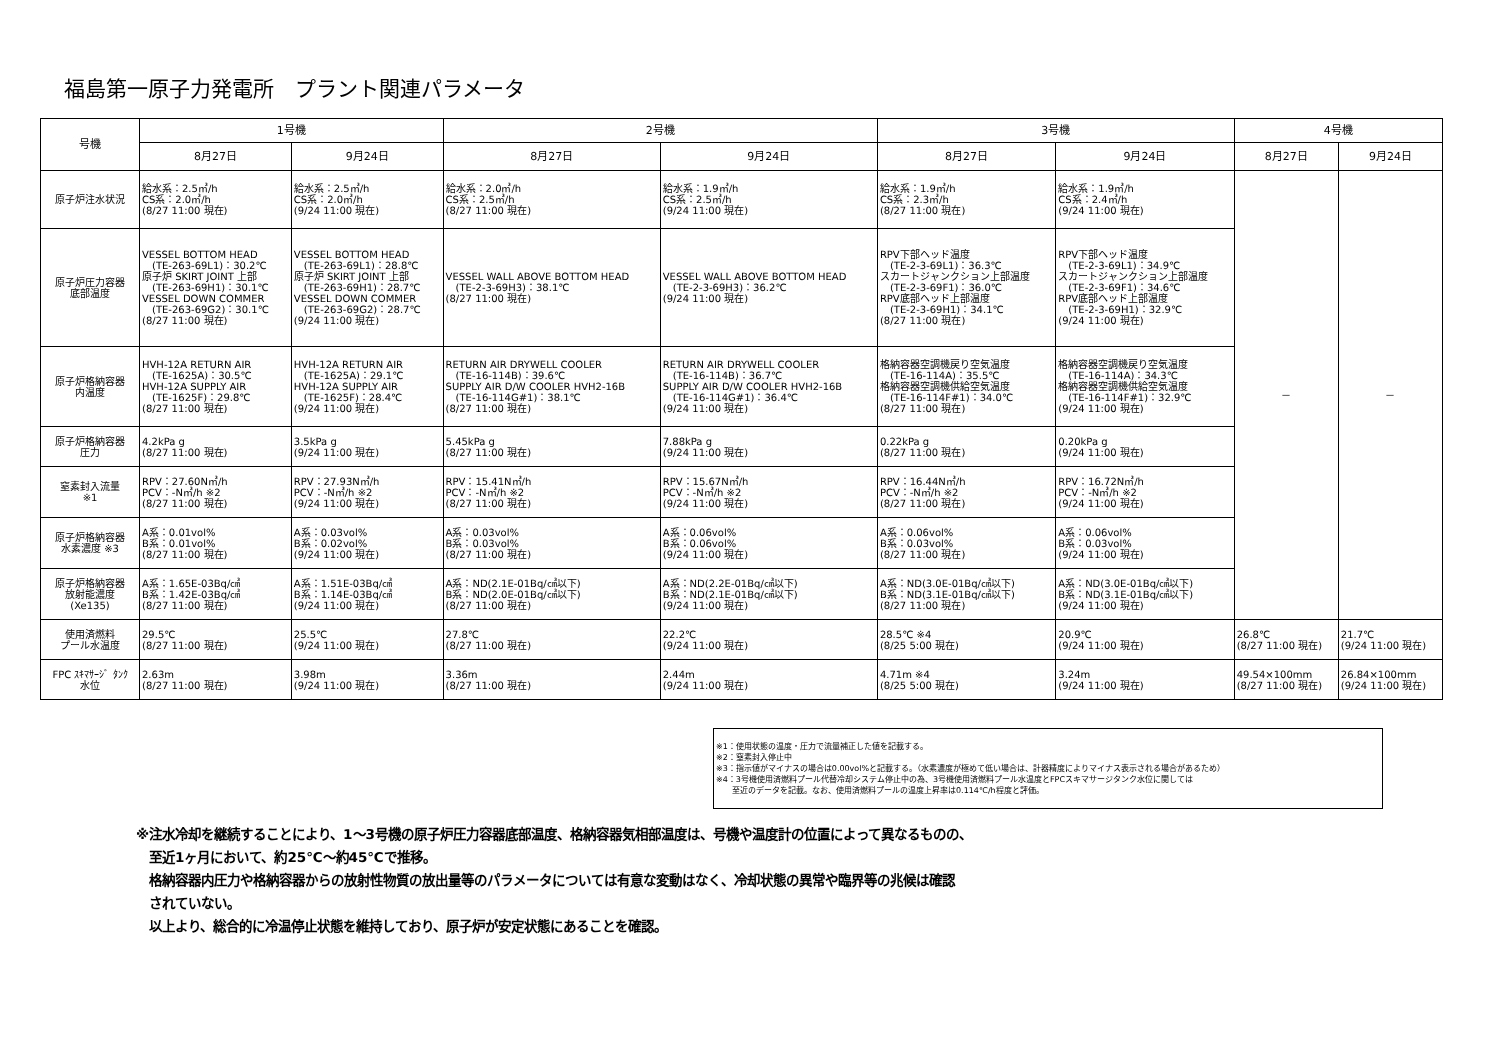福島第一原子力発電所　プラント関連パラメータ
| 号機 | 1号機 | | 2号機 | | 3号機 | | 4号機 | |
| --- | --- | --- | --- | --- | --- | --- | --- | --- |
| | 8月27日 | 9月24日 | 8月27日 | 9月24日 | 8月27日 | 9月24日 | 8月27日 | 9月24日 |
| 原子炉注水状況 | 給水系：2.5㎥/h CS系：2.0㎥/h (8/27 11:00 現在) | 給水系：2.5㎥/h CS系：2.0㎥/h (9/24 11:00 現在) | 給水系：2.0㎥/h CS系：2.5㎥/h (8/27 11:00 現在) | 給水系：1.9㎥/h CS系：2.5㎥/h (9/24 11:00 現在) | 給水系：1.9㎥/h CS系：2.3㎥/h (8/27 11:00 現在) | 給水系：1.9㎥/h CS系：2.4㎥/h (9/24 11:00 現在) | － | － |
| 原子炉圧力容器 底部温度 | VESSEL BOTTOM HEAD (TE-263-69L1)：30.2℃ 原子炉 SKIRT JOINT 上部 (TE-263-69H1)：30.1℃ VESSEL DOWN COMMER (TE-263-69G2)：30.1℃ (8/27 11:00 現在) | VESSEL BOTTOM HEAD (TE-263-69L1)：28.8℃ 原子炉 SKIRT JOINT 上部 (TE-263-69H1)：28.7℃ VESSEL DOWN COMMER (TE-263-69G2)：28.7℃ (9/24 11:00 現在) | VESSEL WALL ABOVE BOTTOM HEAD (TE-2-3-69H3)：38.1℃ (8/27 11:00 現在) | VESSEL WALL ABOVE BOTTOM HEAD (TE-2-3-69H3)：36.2℃ (9/24 11:00 現在) | RPV下部ヘッド温度 (TE-2-3-69L1)：36.3℃ スカートジャンクション上部温度 (TE-2-3-69F1)：36.0℃ RPV底部ヘッド上部温度 (TE-2-3-69H1)：34.1℃ (8/27 11:00 現在) | RPV下部ヘッド温度 (TE-2-3-69L1)：34.9℃ スカートジャンクション上部温度 (TE-2-3-69F1)：34.6℃ RPV底部ヘッド上部温度 (TE-2-3-69H1)：32.9℃ (9/24 11:00 現在) | | |
| 原子炉格納容器 内温度 | HVH-12A RETURN AIR (TE-1625A)：30.5℃ HVH-12A SUPPLY AIR (TE-1625F)：29.8℃ (8/27 11:00 現在) | HVH-12A RETURN AIR (TE-1625A)：29.1℃ HVH-12A SUPPLY AIR (TE-1625F)：28.4℃ (9/24 11:00 現在) | RETURN AIR DRYWELL COOLER (TE-16-114B)：39.6℃ SUPPLY AIR D/W COOLER HVH2-16B (TE-16-114G#1)：38.1℃ (8/27 11:00 現在) | RETURN AIR DRYWELL COOLER (TE-16-114B)：36.7℃ SUPPLY AIR D/W COOLER HVH2-16B (TE-16-114G#1)：36.4℃ (9/24 11:00 現在) | 格納容器空調機戻り空気温度 (TE-16-114A)：35.5℃ 格納容器空調機供給空気温度 (TE-16-114F#1)：34.0℃ (8/27 11:00 現在) | 格納容器空調機戻り空気温度 (TE-16-114A)：34.3℃ 格納容器空調機供給空気温度 (TE-16-114F#1)：32.9℃ (9/24 11:00 現在) | | |
| 原子炉格納容器 圧力 | 4.2kPa g (8/27 11:00 現在) | 3.5kPa g (9/24 11:00 現在) | 5.45kPa g (8/27 11:00 現在) | 7.88kPa g (9/24 11:00 現在) | 0.22kPa g (8/27 11:00 現在) | 0.20kPa g (9/24 11:00 現在) | | |
| 窒素封入流量 ※1 | RPV：27.60N㎥/h PCV：-N㎥/h ※2 (8/27 11:00 現在) | RPV：27.93N㎥/h PCV：-N㎥/h ※2 (9/24 11:00 現在) | RPV：15.41N㎥/h PCV：-N㎥/h ※2 (8/27 11:00 現在) | RPV：15.67N㎥/h PCV：-N㎥/h ※2 (9/24 11:00 現在) | RPV：16.44N㎥/h PCV：-N㎥/h ※2 (8/27 11:00 現在) | RPV：16.72N㎥/h PCV：-N㎥/h ※2 (9/24 11:00 現在) | | |
| 原子炉格納容器 水素濃度 ※3 | A系：0.01vol% B系：0.01vol% (8/27 11:00 現在) | A系：0.03vol% B系：0.02vol% (9/24 11:00 現在) | A系：0.03vol% B系：0.03vol% (8/27 11:00 現在) | A系：0.06vol% B系：0.06vol% (9/24 11:00 現在) | A系：0.06vol% B系：0.03vol% (8/27 11:00 現在) | A系：0.06vol% B系：0.03vol% (9/24 11:00 現在) | | |
| 原子炉格納容器 放射能濃度 (Xe135) | A系：1.65E-03Bq/㎤ B系：1.42E-03Bq/㎤ (8/27 11:00 現在) | A系：1.51E-03Bq/㎤ B系：1.14E-03Bq/㎤ (9/24 11:00 現在) | A系：ND(2.1E-01Bq/㎤以下) B系：ND(2.0E-01Bq/㎤以下) (8/27 11:00 現在) | A系：ND(2.2E-01Bq/㎤以下) B系：ND(2.1E-01Bq/㎤以下) (9/24 11:00 現在) | A系：ND(3.0E-01Bq/㎤以下) B系：ND(3.1E-01Bq/㎤以下) (8/27 11:00 現在) | A系：ND(3.0E-01Bq/㎤以下) B系：ND(3.1E-01Bq/㎤以下) (9/24 11:00 現在) | | |
| 使用済燃料 プール水温度 | 29.5℃ (8/27 11:00 現在) | 25.5℃ (9/24 11:00 現在) | 27.8℃ (8/27 11:00 現在) | 22.2℃ (9/24 11:00 現在) | 28.5℃ ※4 (8/25 5:00 現在) | 20.9℃ (9/24 11:00 現在) | 26.8℃ (8/27 11:00 現在) | 21.7℃ (9/24 11:00 現在) |
| FPC ｽｷﾏｻｰｼﾞ ﾀﾝｸ 水位 | 2.63m (8/27 11:00 現在) | 3.98m (9/24 11:00 現在) | 3.36m (8/27 11:00 現在) | 2.44m (9/24 11:00 現在) | 4.71m ※4 (8/25 5:00 現在) | 3.24m (9/24 11:00 現在) | 49.54×100mm (8/27 11:00 現在) | 26.84×100mm (9/24 11:00 現在) |
※1：使用状態の温度・圧力で流量補正した値を記載する。
※2：窒素封入停止中
※3：指示値がマイナスの場合は0.00vol%と記載する。（水素濃度が極めて低い場合は、計器精度によりマイナス表示される場合があるため）
※4：3号機使用済燃料プール代替冷却システム停止中の為、3号機使用済燃料プール水温度とFPCスキマサージタンク水位に関しては
　　至近のデータを記載。なお、使用済燃料プールの温度上昇率は0.114℃/h程度と評価。
※注水冷却を継続することにより、1～3号機の原子炉圧力容器底部温度、格納容器気相部温度は、号機や温度計の位置によって異なるものの、
　至近1ヶ月において、約25℃～約45℃で推移。
　格納容器内圧力や格納容器からの放射性物質の放出量等のパラメータについては有意な変動はなく、冷却状態の異常や臨界等の兆候は確認
　されていない。
　以上より、総合的に冷温停止状態を維持しており、原子炉が安定状態にあることを確認。